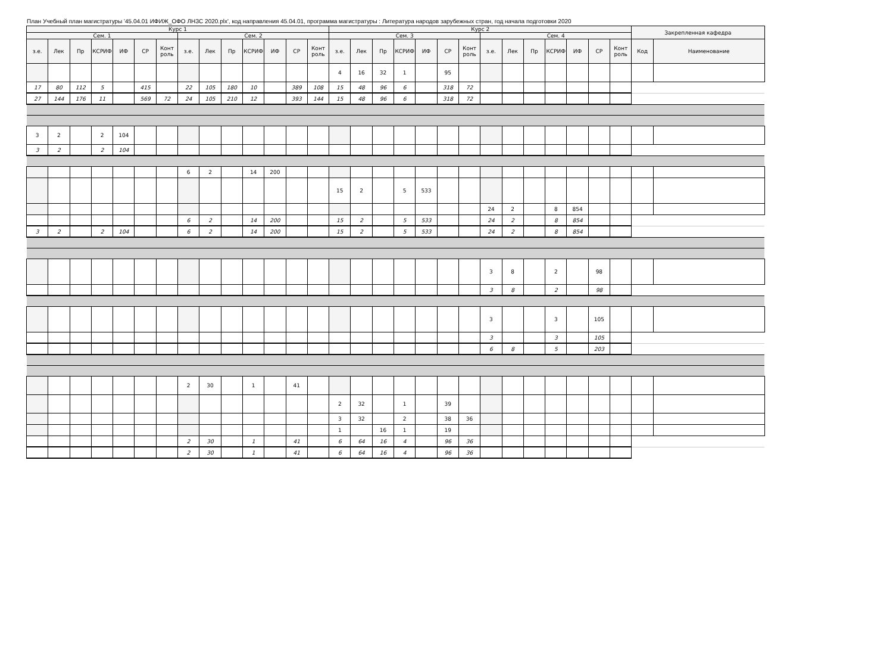План Учебный план магистратуры '45.04.01 ИФИЖ_ОФО ЛНЗС 2020.plx', код направления 45.04.01, программа магистратуры : Литература народов зарубежных стран, год начала подготовки 2020
| Курс 1 | | | | | | | | | | | | | | Курс 2 | | | | | | | | | | | | | | Закрепленная кафедра | |
| --- | --- | --- | --- | --- | --- | --- | --- | --- | --- | --- | --- | --- | --- | --- | --- | --- | --- | --- | --- | --- | --- | --- | --- | --- | --- | --- | --- | --- | --- |
| Сем. 1 | | | | | | | Сем. 2 | | | | | | | Сем. 3 | | | | | | | Сем. 4 | | | | | | | | |
| з.е. | Лек | Пр | КСРИФ | ИФ | СР | Конт роль | з.е. | Лек | Пр | КСРИФ | ИФ | СР | Конт роль | з.е. | Лек | Пр | КСРИФ | ИФ | СР | Конт роль | з.е. | Лек | Пр | КСРИФ | ИФ | СР | Конт роль | Код | Наименование |
| | | | | | | | | | | | | | | 4 | 16 | 32 | 1 | | 95 | | | | | | | | | | |
| 17 | 80 | 112 | 5 | | 415 | | 22 | 105 | 180 | 10 | | 389 | 108 | 15 | 48 | 96 | 6 | | 318 | 72 | | | | | | | | | |
| 27 | 144 | 176 | 11 | | 569 | 72 | 24 | 105 | 210 | 12 | | 393 | 144 | 15 | 48 | 96 | 6 | | 318 | 72 | | | | | | | | | |
| 3 | 2 | | 2 | 104 | | | | | | | | | | | | | | | | | | | | | | | | | |
| 3 | 2 | | 2 | 104 | | | | | | | | | | | | | | | | | | | | | | | | | |
| | | | | | | | 6 | 2 | | 14 | 200 | | | | | | | | | | | | | | | | | | |
| | | | | | | | | | | | | | | 15 | 2 | | 5 | 533 | | | | | | | | | | | |
| | | | | | | | | | | | | | | | | | | | | | 24 | 2 | | 8 | 854 | | | | |
| | | | | | | | 6 | 2 | | 14 | 200 | | | 15 | 2 | | 5 | 533 | | | 24 | 2 | | 8 | 854 | | | | |
| 3 | 2 | | 2 | 104 | | | 6 | 2 | | 14 | 200 | | | 15 | 2 | | 5 | 533 | | | 24 | 2 | | 8 | 854 | | | | |
| | | | | | | | | | | | | | | | | | | | | | 3 | 8 | | 2 | | 98 | | | |
| | | | | | | | | | | | | | | | | | | | | | 3 | 8 | | 2 | | 98 | | | |
| | | | | | | | | | | | | | | | | | | | | | 3 | | | 3 | | 105 | | | |
| | | | | | | | | | | | | | | | | | | | | | 3 | | | 3 | | 105 | | | |
| | | | | | | | | | | | | | | | | | | | | | 6 | 8 | | 5 | | 203 | | | |
| | | | | | | | 2 | 30 | | 1 | | 41 | | | | | | | | | | | | | | | | | |
| | | | | | | | | | | | | | | 2 | 32 | | 1 | | 39 | | | | | | | | | | |
| | | | | | | | | | | | | | | 3 | 32 | | 2 | | 38 | 36 | | | | | | | | | |
| | | | | | | | | | | | | | | 1 | | 16 | 1 | | 19 | | | | | | | | | | |
| | | | | | | | 2 | 30 | | 1 | | 41 | | 6 | 64 | 16 | 4 | | 96 | 36 | | | | | | | | | |
| | | | | | | | 2 | 30 | | 1 | | 41 | | 6 | 64 | 16 | 4 | | 96 | 36 | | | | | | | | | |